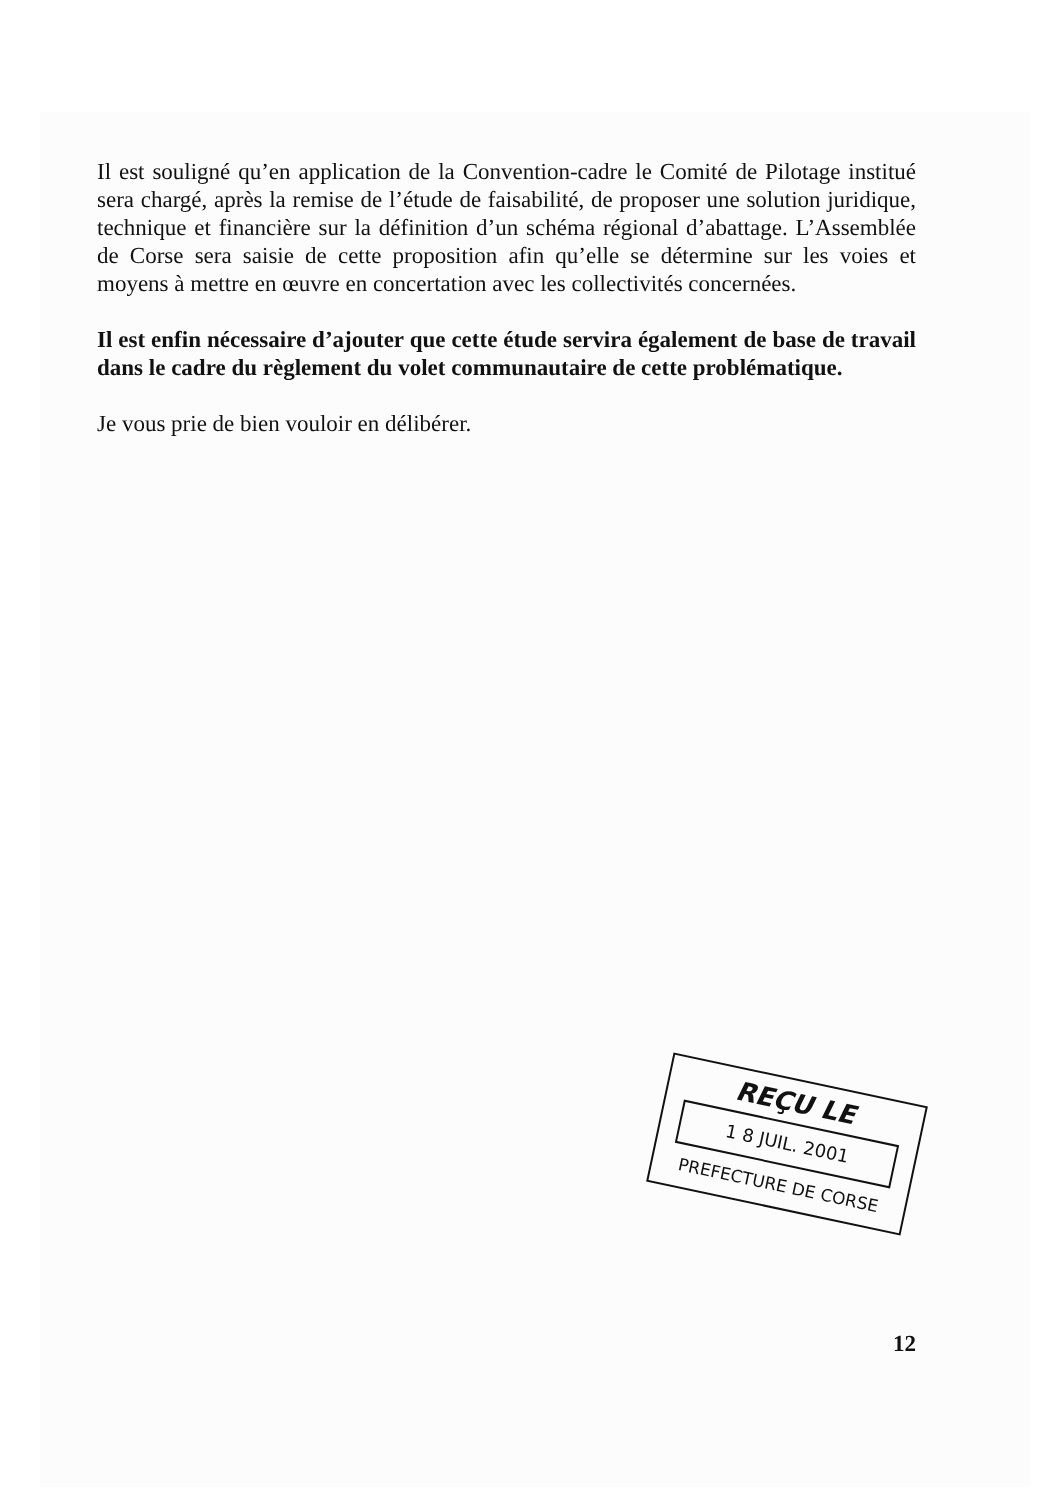Il est souligné qu’en application de la Convention-cadre le Comité de Pilotage institué sera chargé, après la remise de l’étude de faisabilité, de proposer une solution juridique, technique et financière sur la définition d’un schéma régional d’abattage. L’Assemblée de Corse sera saisie de cette proposition afin qu’elle se détermine sur les voies et moyens à mettre en œuvre en concertation avec les collectivités concernées.
Il est enfin nécessaire d’ajouter que cette étude servira également de base de travail dans le cadre du règlement du volet communautaire de cette problématique.
Je vous prie de bien vouloir en délibérer.
REÇU LE
1 8 JUIL. 2001
PREFECTURE DE CORSE
12